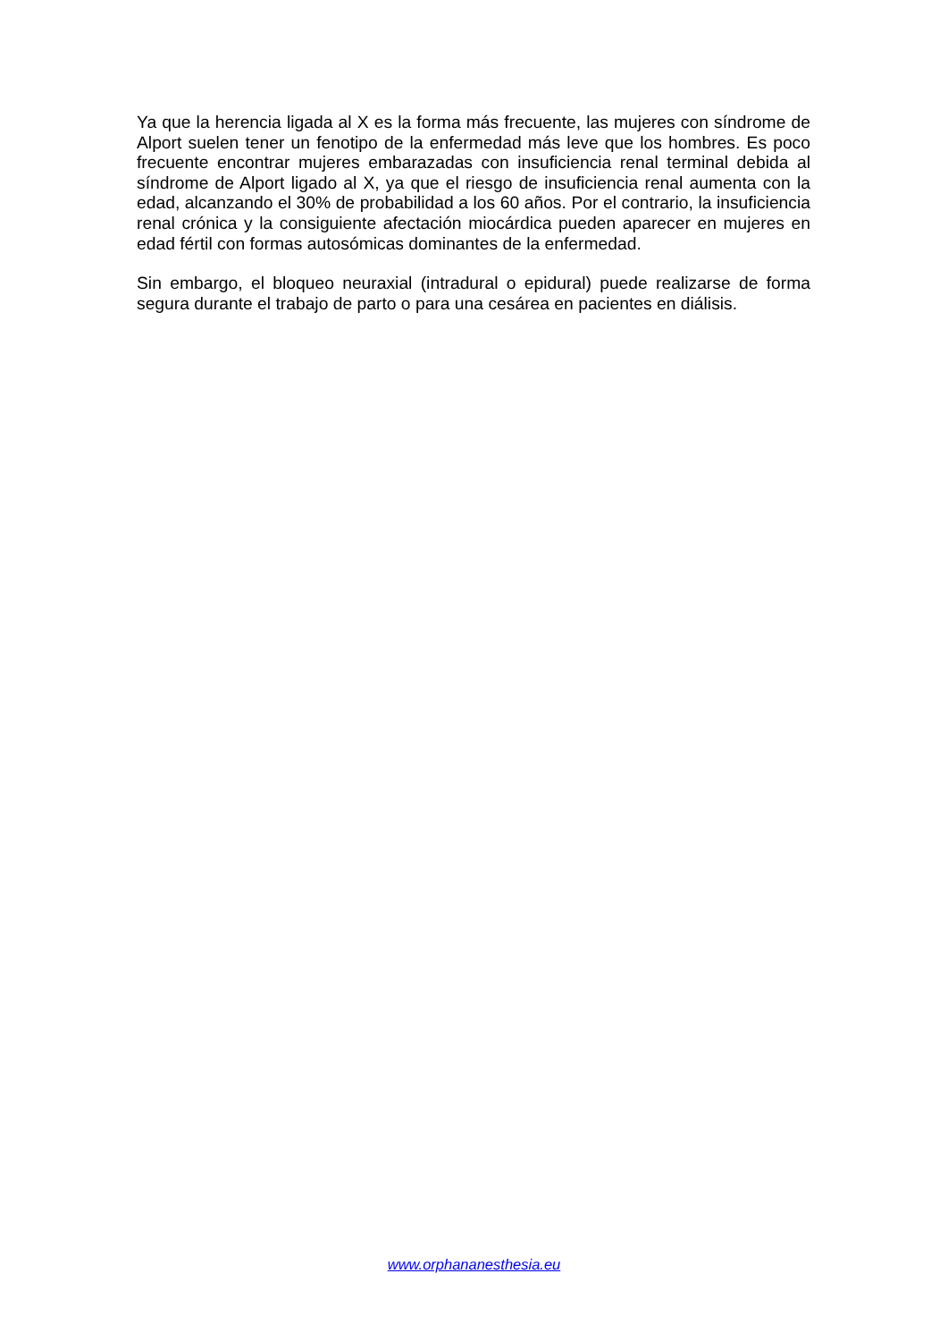Ya que la herencia ligada al X es la forma más frecuente, las mujeres con síndrome de Alport suelen tener un fenotipo de la enfermedad más leve que los hombres. Es poco frecuente encontrar mujeres embarazadas con insuficiencia renal terminal debida al síndrome de Alport ligado al X, ya que el riesgo de insuficiencia renal aumenta con la edad, alcanzando el 30% de probabilidad a los 60 años. Por el contrario, la insuficiencia renal crónica y la consiguiente afectación miocárdica pueden aparecer en mujeres en edad fértil con formas autosómicas dominantes de la enfermedad.
Sin embargo, el bloqueo neuraxial (intradural o epidural) puede realizarse de forma segura durante el trabajo de parto o para una cesárea en pacientes en diálisis.
www.orphananesthesia.eu